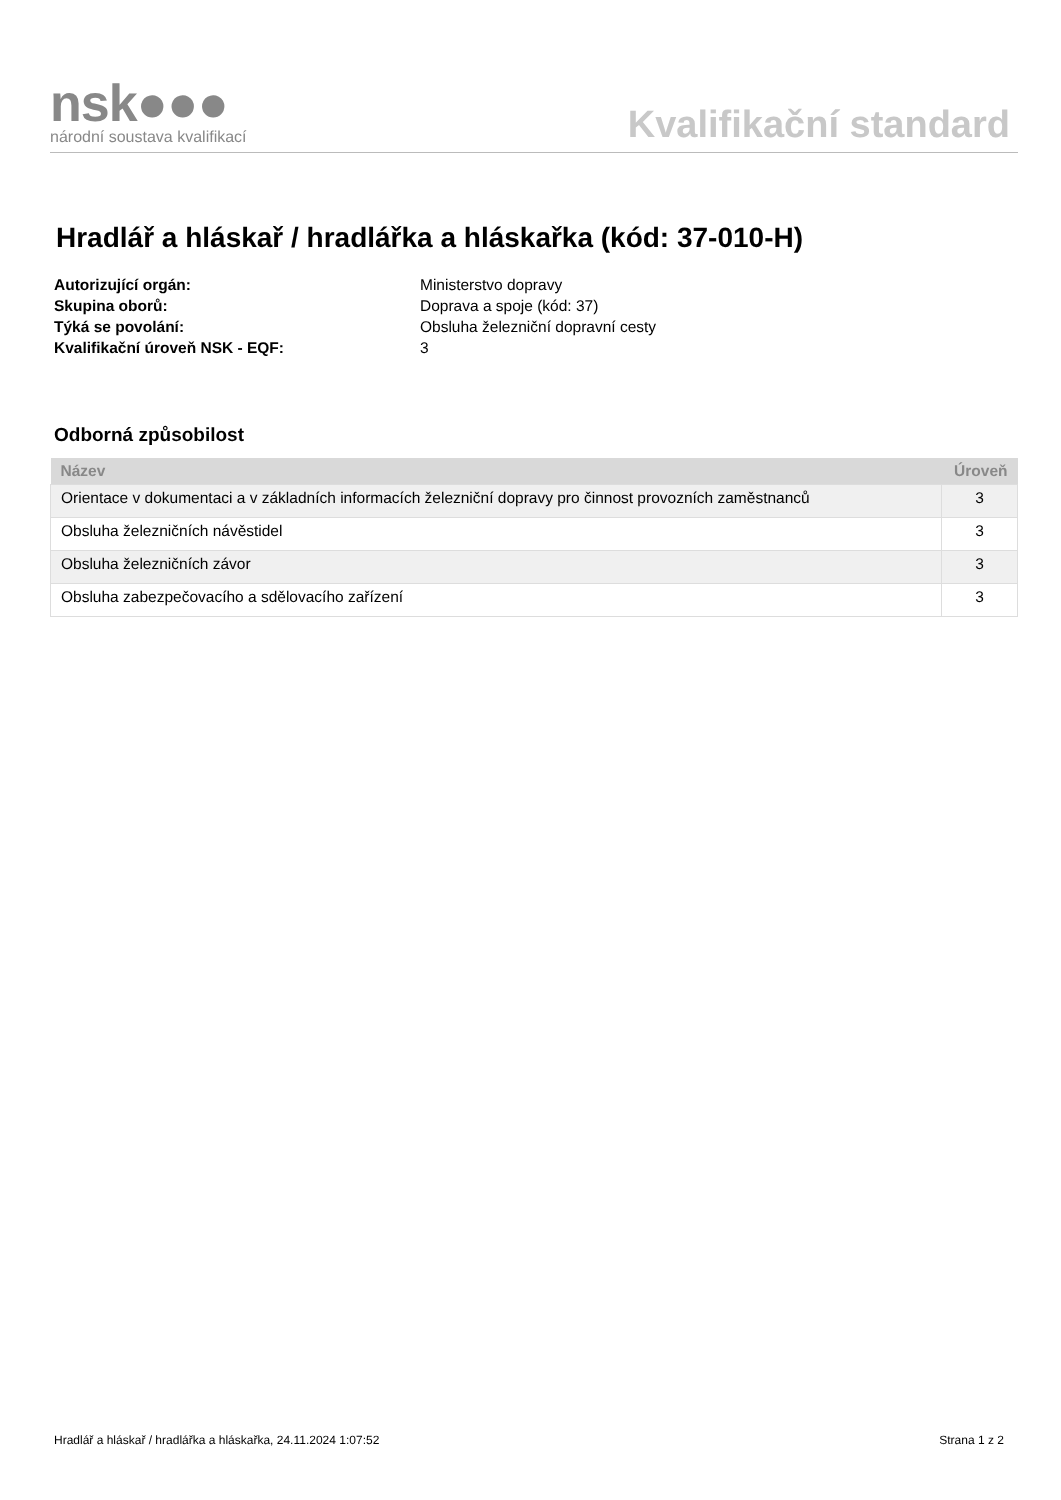nsk●●●
národní soustava kvalifikací
Kvalifikační standard
Hradlář a hláskař / hradlářka a hláskařka (kód: 37-010-H)
Autorizující orgán: Ministerstvo dopravy Skupina oborů: Doprava a spoje (kód: 37) Týká se povolání: Obsluha železniční dopravní cesty Kvalifikační úroveň NSK - EQF: 3
Odborná způsobilost
| Název | Úroveň |
| --- | --- |
| Orientace v dokumentaci a v základních informacích železniční dopravy pro činnost provozních zaměstnanců | 3 |
| Obsluha železničních návěstidel | 3 |
| Obsluha železničních závor | 3 |
| Obsluha zabezpečovacího a sdělovacího zařízení | 3 |
Hradlář a hláskař / hradlářka a hláskařka, 24.11.2024 1:07:52 Strana 1 z 2